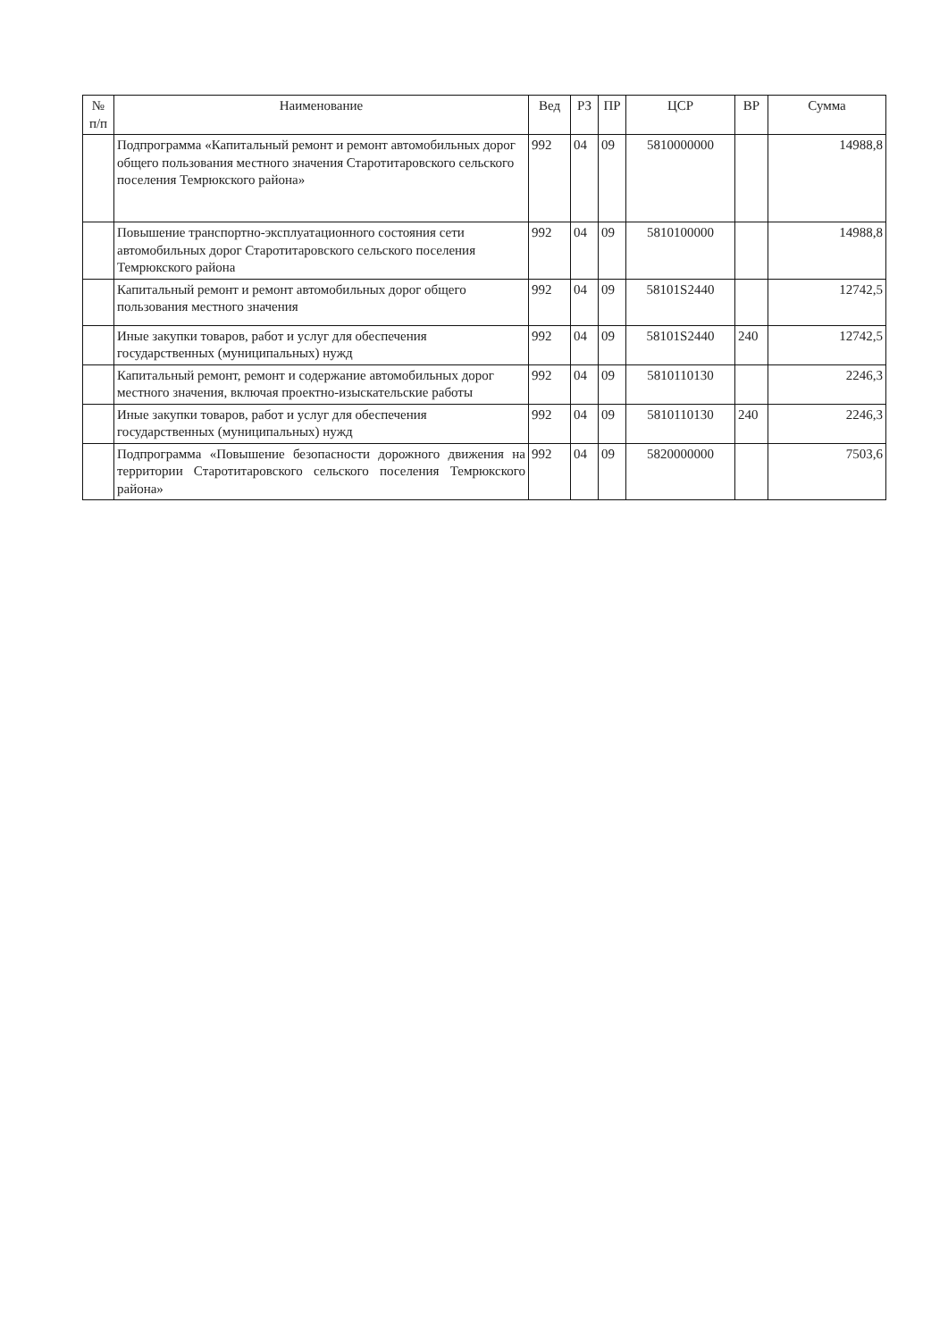| № п/п | Наименование | Вед | РЗ | ПР | ЦСР | ВР | Сумма |
| --- | --- | --- | --- | --- | --- | --- | --- |
| | Подпрограмма «Капитальный ремонт и ремонт автомобильных дорог общего пользования местного значения Старотитаровского сельского поселения Темрюкского района» | 992 | 04 | 09 | 5810000000 | | 14988,8 |
| | Повышение транспортно-эксплуатационного состояния сети автомобильных дорог Старотитаровского сельского поселения Темрюкского района | 992 | 04 | 09 | 5810100000 | | 14988,8 |
| | Капитальный ремонт и ремонт автомобильных дорог общего пользования местного значения | 992 | 04 | 09 | 58101S2440 | | 12742,5 |
| | Иные закупки товаров, работ и услуг для обеспечения государственных (муниципальных) нужд | 992 | 04 | 09 | 58101S2440 | 240 | 12742,5 |
| | Капитальный ремонт, ремонт и содержание автомобильных дорог местного значения, включая проектно-изыскательские работы | 992 | 04 | 09 | 5810110130 | | 2246,3 |
| | Иные закупки товаров, работ и услуг для обеспечения государственных (муниципальных) нужд | 992 | 04 | 09 | 5810110130 | 240 | 2246,3 |
| | Подпрограмма «Повышение безопасности дорожного движения на территории Старотитаровского сельского поселения Темрюкского района» | 992 | 04 | 09 | 5820000000 | | 7503,6 |